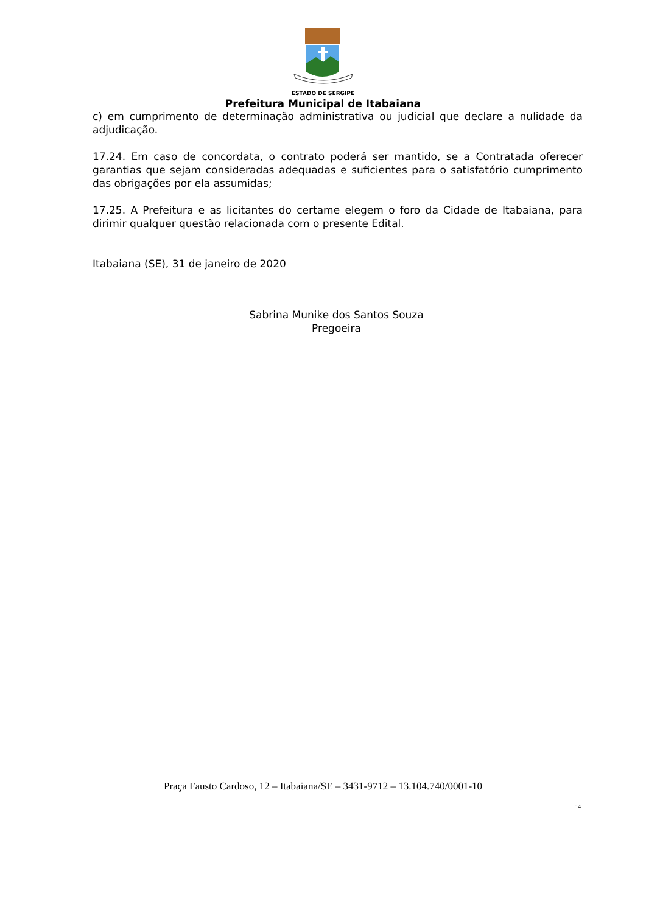ESTADO DE SERGIPE
Prefeitura Municipal de Itabaiana
c) em cumprimento de determinação administrativa ou judicial que declare a nulidade da adjudicação.
17.24. Em caso de concordata, o contrato poderá ser mantido, se a Contratada oferecer garantias que sejam consideradas adequadas e suficientes para o satisfatório cumprimento das obrigações por ela assumidas;
17.25. A Prefeitura e as licitantes do certame elegem o foro da Cidade de Itabaiana, para dirimir qualquer questão relacionada com o presente Edital.
Itabaiana (SE), 31 de janeiro de 2020
Sabrina Munike dos Santos Souza
Pregoeira
Praça Fausto Cardoso, 12 – Itabaiana/SE – 3431-9712 – 13.104.740/0001-10
14